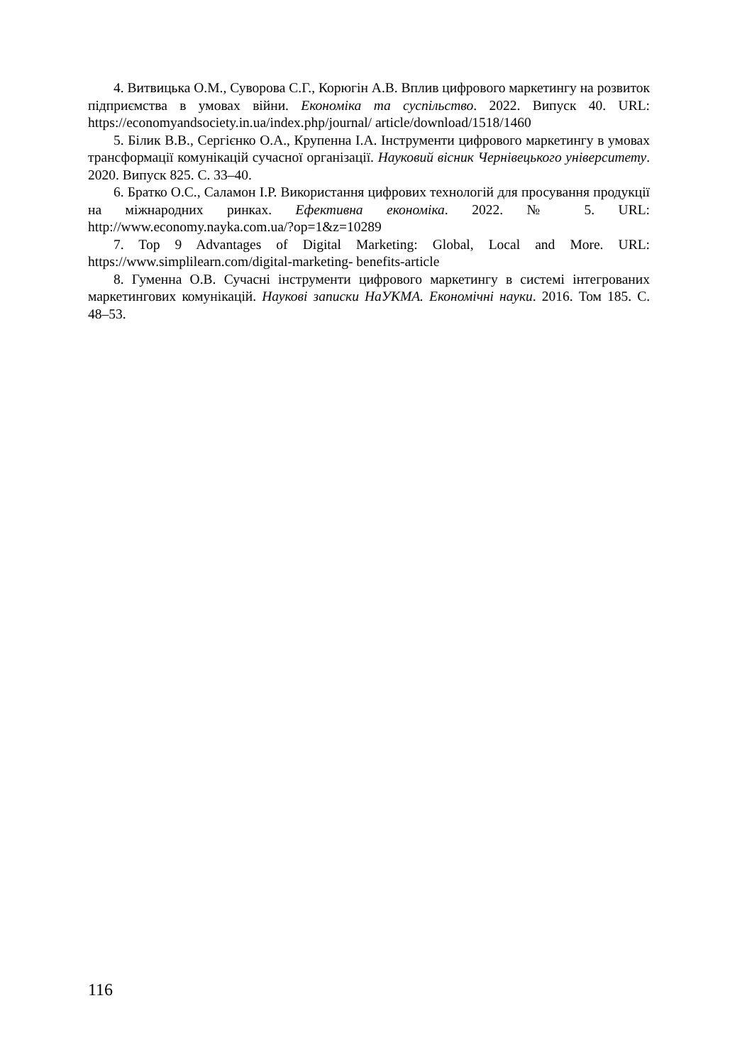4. Витвицька О.М., Суворова С.Г., Корюгін А.В. Вплив цифрового маркетингу на розвиток підприємства в умовах війни. Економіка та суспільство. 2022. Випуск 40. URL: https://economyandsociety.in.ua/index.php/journal/ article/download/1518/1460
5. Білик В.В., Сергієнко О.А., Крупенна І.А. Інструменти цифрового маркетингу в умовах трансформації комунікацій сучасної організації. Науковий вісник Чернівецького університету. 2020. Випуск 825. С. 33–40.
6. Братко О.С., Саламон І.Р. Використання цифрових технологій для просування продукції на міжнародних ринках. Ефективна економіка. 2022. № 5. URL: http://www.economy.nayka.com.ua/?op=1&z=10289
7. Top 9 Advantages of Digital Marketing: Global, Local and More. URL: https://www.simplilearn.com/digital-marketing- benefits-article
8. Гуменна О.В. Сучасні інструменти цифрового маркетингу в системі інтегрованих маркетингових комунікацій. Наукові записки НаУКМА. Економічні науки. 2016. Том 185. С. 48–53.
116